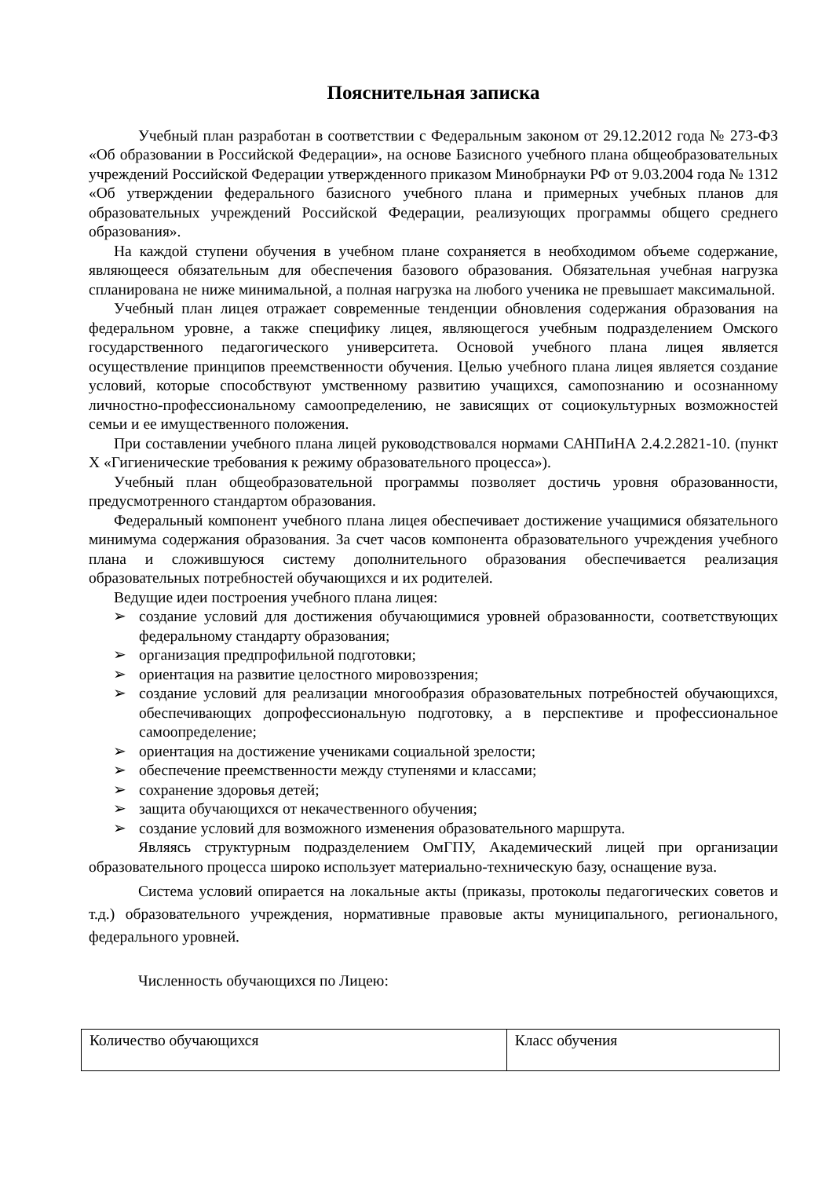Пояснительная записка
Учебный план разработан в соответствии с Федеральным законом от 29.12.2012 года № 273-ФЗ «Об образовании в Российской Федерации», на основе Базисного учебного плана общеобразовательных учреждений Российской Федерации утвержденного приказом Минобрнауки РФ от 9.03.2004 года № 1312 «Об утверждении федерального базисного учебного плана и примерных учебных планов для образовательных учреждений Российской Федерации, реализующих программы общего среднего образования».
На каждой ступени обучения в учебном плане сохраняется в необходимом объеме содержание, являющееся обязательным для обеспечения базового образования. Обязательная учебная нагрузка спланирована не ниже минимальной, а полная нагрузка на любого ученика не превышает максимальной.
Учебный план лицея отражает современные тенденции обновления содержания образования на федеральном уровне, а также специфику лицея, являющегося учебным подразделением Омского государственного педагогического университета. Основой учебного плана лицея является осуществление принципов преемственности обучения. Целью учебного плана лицея является создание условий, которые способствуют умственному развитию учащихся, самопознанию и осознанному личностно-профессиональному самоопределению, не зависящих от социокультурных возможностей семьи и ее имущественного положения.
При составлении учебного плана лицей руководствовался нормами САНПиНА 2.4.2.2821-10. (пункт Х «Гигиенические требования к режиму образовательного процесса»).
Учебный план общеобразовательной программы позволяет достичь уровня образованности, предусмотренного стандартом образования.
Федеральный компонент учебного плана лицея обеспечивает достижение учащимися обязательного минимума содержания образования. За счет часов компонента образовательного учреждения учебного плана и сложившуюся систему дополнительного образования обеспечивается реализация образовательных потребностей обучающихся и их родителей.
Ведущие идеи построения учебного плана лицея:
➢ создание условий для достижения обучающимися уровней образованности, соответствующих федеральному стандарту образования;
➢ организация предпрофильной подготовки;
➢ ориентация на развитие целостного мировоззрения;
➢ создание условий для реализации многообразия образовательных потребностей обучающихся, обеспечивающих допрофессиональную подготовку, а в перспективе и профессиональное самоопределение;
➢ ориентация на достижение учениками социальной зрелости;
➢ обеспечение преемственности между ступенями и классами;
➢ сохранение здоровья детей;
➢ защита обучающихся от некачественного обучения;
➢ создание условий для возможного изменения образовательного маршрута.
Являясь структурным подразделением ОмГПУ, Академический лицей при организации образовательного процесса широко использует материально-техническую базу, оснащение вуза.
Система условий опирается на локальные акты (приказы, протоколы педагогических советов и т.д.) образовательного учреждения, нормативные правовые акты муниципального, регионального, федерального уровней.
Численность обучающихся по Лицею:
| Количество обучающихся | Класс обучения |